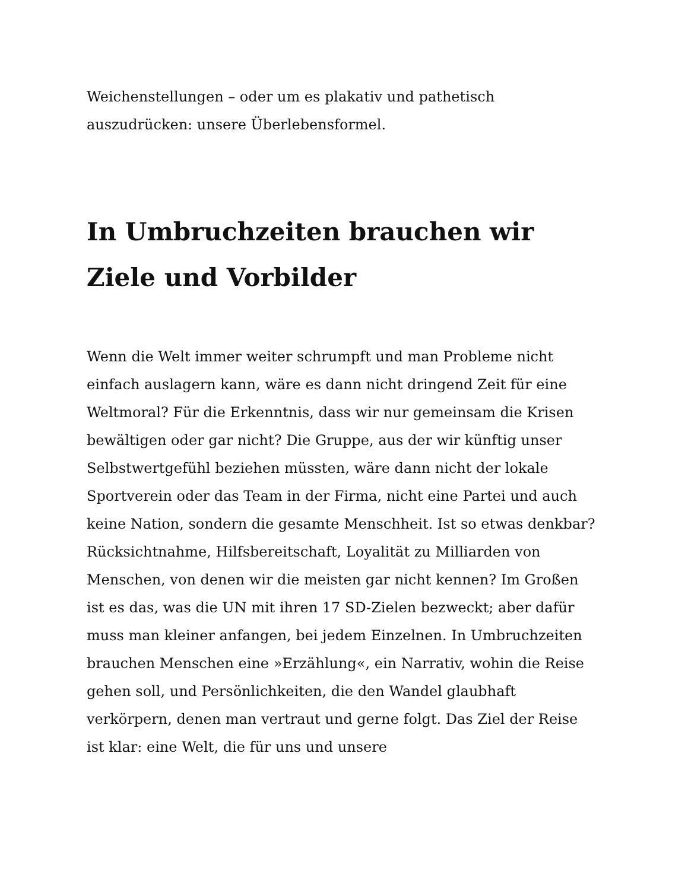Weichenstellungen – oder um es plakativ und pathetisch auszudrücken: unsere Überlebensformel.
In Umbruchzeiten brauchen wir Ziele und Vorbilder
Wenn die Welt immer weiter schrumpft und man Probleme nicht einfach auslagern kann, wäre es dann nicht dringend Zeit für eine Weltmoral? Für die Erkenntnis, dass wir nur gemeinsam die Krisen bewältigen oder gar nicht? Die Gruppe, aus der wir künftig unser Selbstwertgefühl beziehen müssten, wäre dann nicht der lokale Sportverein oder das Team in der Firma, nicht eine Partei und auch keine Nation, sondern die gesamte Menschheit. Ist so etwas denkbar? Rücksichtnahme, Hilfsbereitschaft, Loyalität zu Milliarden von Menschen, von denen wir die meisten gar nicht kennen? Im Großen ist es das, was die UN mit ihren 17 SD-Zielen bezweckt; aber dafür muss man kleiner anfangen, bei jedem Einzelnen. In Umbruchzeiten brauchen Menschen eine »Erzählung«, ein Narrativ, wohin die Reise gehen soll, und Persönlichkeiten, die den Wandel glaubhaft verkörpern, denen man vertraut und gerne folgt. Das Ziel der Reise ist klar: eine Welt, die für uns und unsere